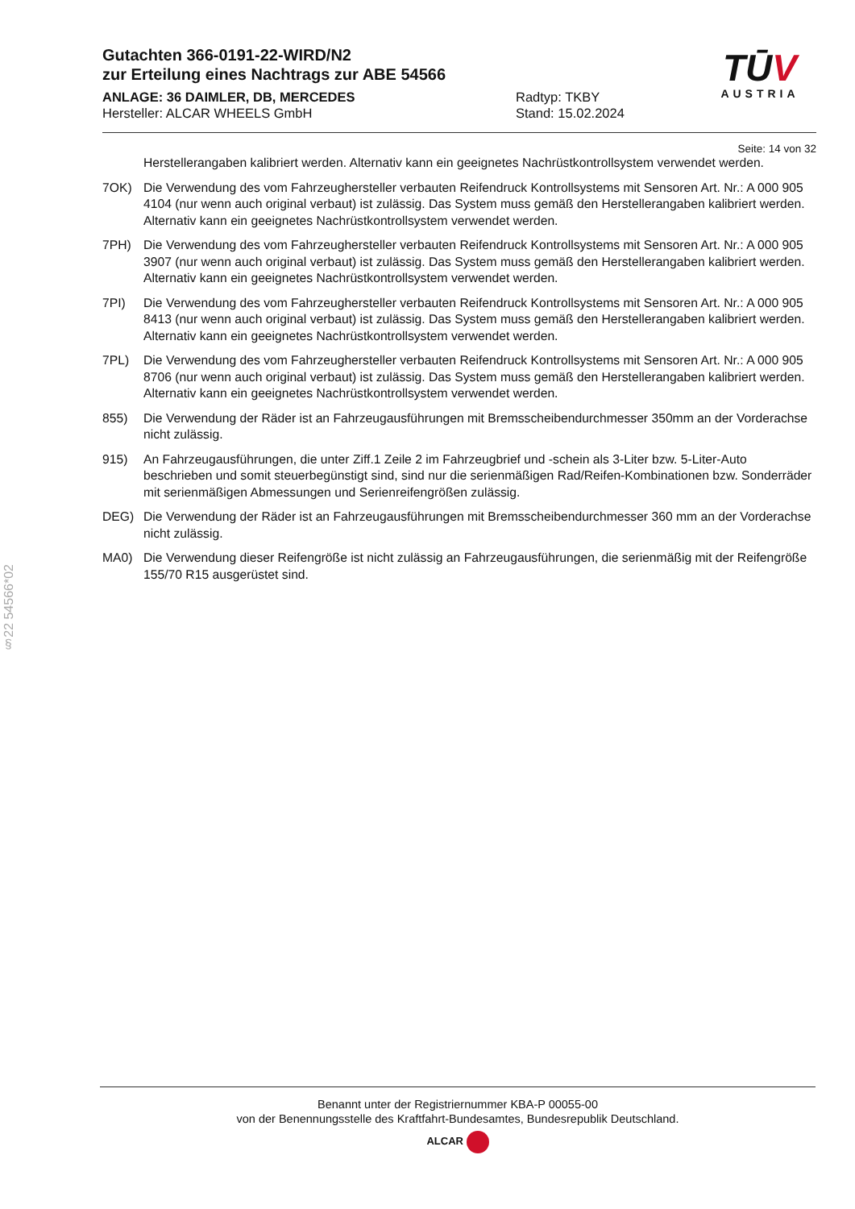Gutachten 366-0191-22-WIRD/N2
zur Erteilung eines Nachtrags zur ABE 54566
TŪV
AUSTRIA
ANLAGE: 36 DAIMLER, DB, MERCEDES
Hersteller: ALCAR WHEELS GmbH
Radtyp: TKBY
Stand: 15.02.2024
Seite: 14 von 32
Herstellerangaben kalibriert werden. Alternativ kann ein geeignetes Nachrüstkontrollsystem verwendet werden.
7OK) Die Verwendung des vom Fahrzeughersteller verbauten Reifendruck Kontrollsystems mit Sensoren Art. Nr.: A 000 905 4104 (nur wenn auch original verbaut) ist zulässig. Das System muss gemäß den Herstellerangaben kalibriert werden. Alternativ kann ein geeignetes Nachrüstkontrollsystem verwendet werden.
7PH) Die Verwendung des vom Fahrzeughersteller verbauten Reifendruck Kontrollsystems mit Sensoren Art. Nr.: A 000 905 3907 (nur wenn auch original verbaut) ist zulässig. Das System muss gemäß den Herstellerangaben kalibriert werden. Alternativ kann ein geeignetes Nachrüstkontrollsystem verwendet werden.
7PI) Die Verwendung des vom Fahrzeughersteller verbauten Reifendruck Kontrollsystems mit Sensoren Art. Nr.: A 000 905 8413 (nur wenn auch original verbaut) ist zulässig. Das System muss gemäß den Herstellerangaben kalibriert werden. Alternativ kann ein geeignetes Nachrüstkontrollsystem verwendet werden.
7PL) Die Verwendung des vom Fahrzeughersteller verbauten Reifendruck Kontrollsystems mit Sensoren Art. Nr.: A 000 905 8706 (nur wenn auch original verbaut) ist zulässig. Das System muss gemäß den Herstellerangaben kalibriert werden. Alternativ kann ein geeignetes Nachrüstkontrollsystem verwendet werden.
855) Die Verwendung der Räder ist an Fahrzeugausführungen mit Bremsscheibendurchmesser 350mm an der Vorderachse nicht zulässig.
915) An Fahrzeugausführungen, die unter Ziff.1 Zeile 2 im Fahrzeugbrief und -schein als 3-Liter bzw. 5-Liter-Auto beschrieben und somit steuerbegünstigt sind, sind nur die serienmäßigen Rad/Reifen-Kombinationen bzw. Sonderräder mit serienmäßigen Abmessungen und Serienreifengrößen zulässig.
DEG) Die Verwendung der Räder ist an Fahrzeugausführungen mit Bremsscheibendurchmesser 360 mm an der Vorderachse nicht zulässig.
MA0) Die Verwendung dieser Reifengröße ist nicht zulässig an Fahrzeugausführungen, die serienmäßig mit der Reifengröße 155/70 R15 ausgerüstet sind.
§22 54566*02
Benannt unter der Registriernummer KBA-P 00055-00
von der Benennungsstelle des Kraftfahrt-Bundesamtes, Bundesrepublik Deutschland.
ALCAR